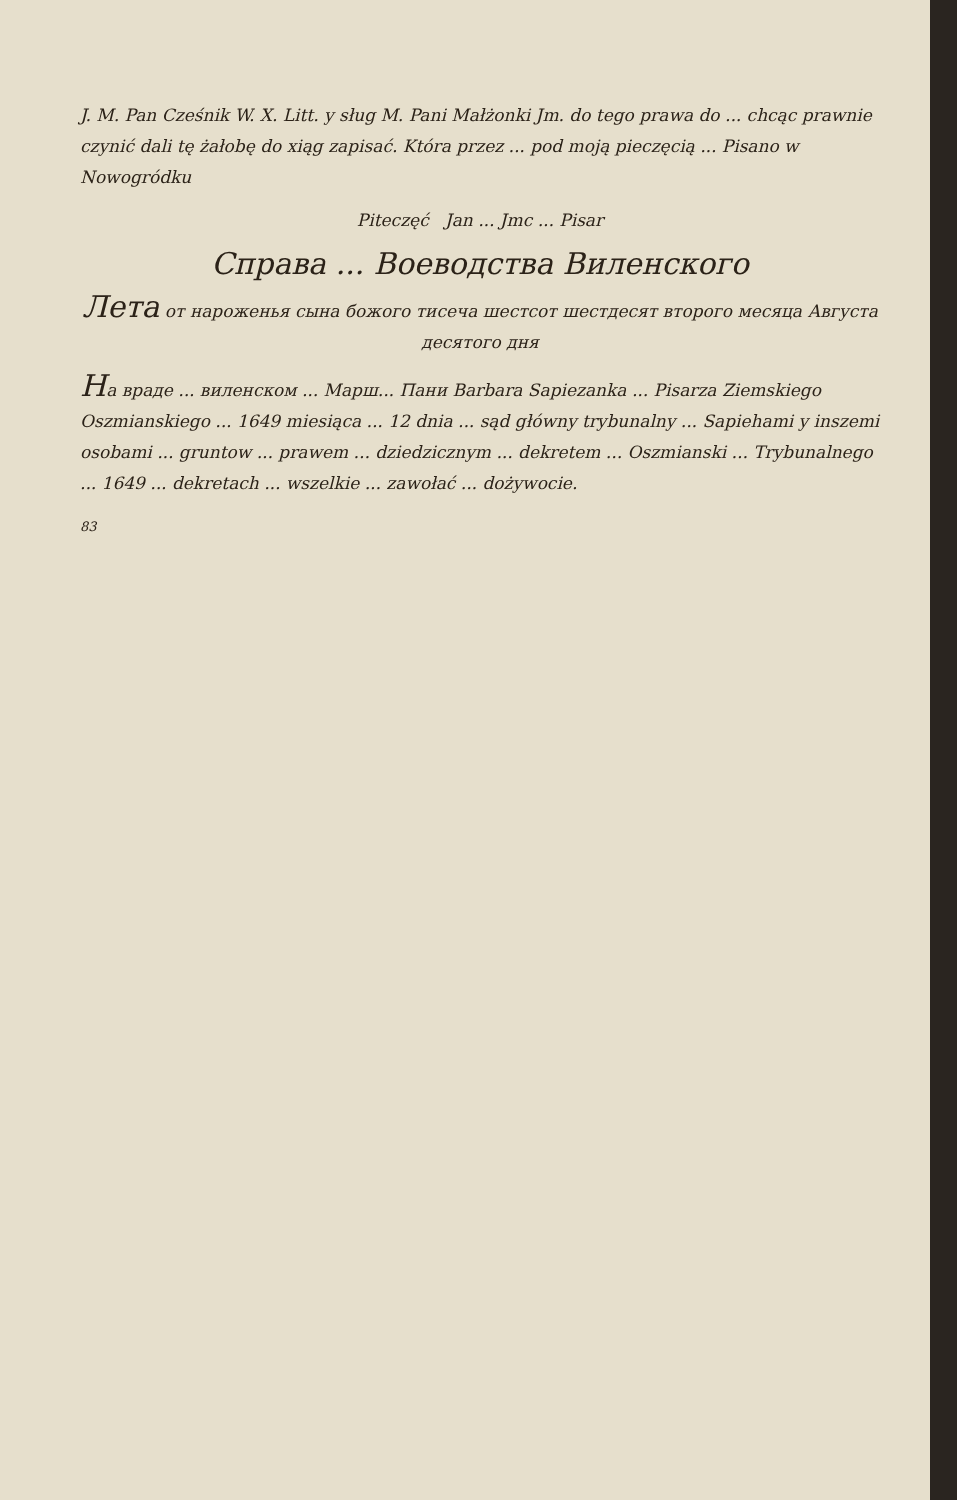J. M. Pan Cześnik W. X. Litt. y sług M. Pani Małżonki Jm. do tego prawa do ... chcąc prawnie czynić dali tę żałobę do xiąg zapisać. Która przez ... pod moją pieczęcią ... Pisano w Nowogródku
Piteczęć Jan ... Jmc ... Pisar
Справа ... Воеводства Виленского
Лета от нароженья сына божого тисеча шестсот шестдесят второго месяца Августа десятого дня
На враде ... виленском ... Марш... Пани Barbara Sapiezanka ... Pisarza Ziemskiego Oszmianskiego ... 1649 miesiąca ... 12 dnia ... sąd główny trybunalny ... Sapiehami y inszemi osobami ... gruntow ... prawem ... dziedzicznym ... dekretem ... Oszmianski ... Trybunalnego ... 1649 ... dekretach ... wszelkie ... zawołać ... dożywocie.
83